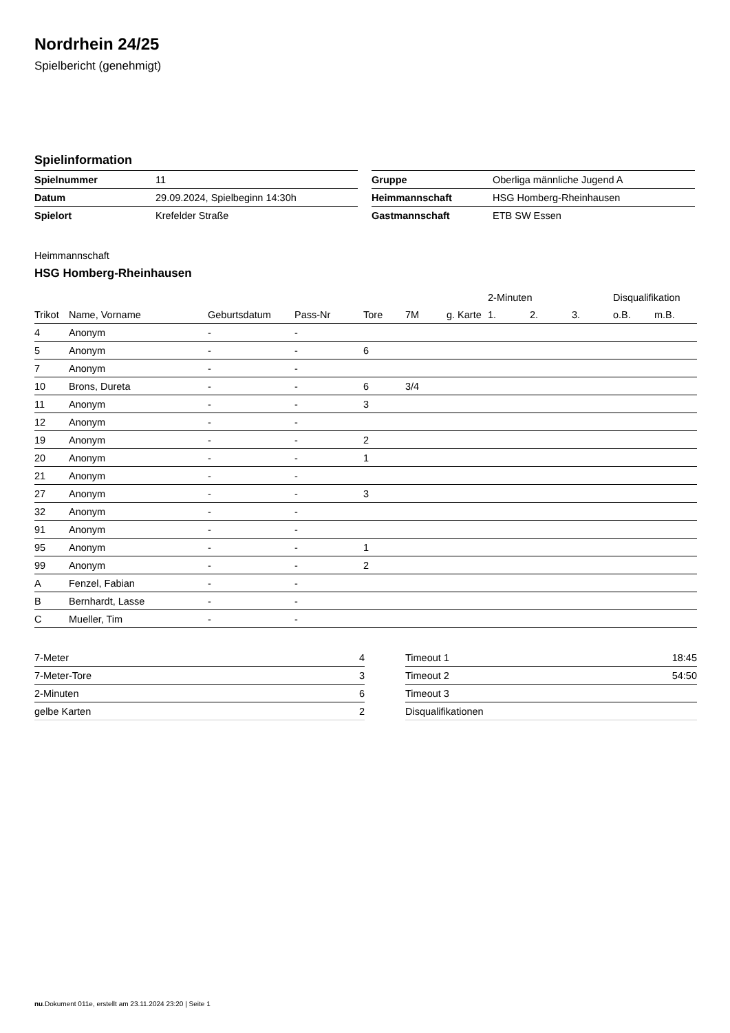Nordrhein 24/25
Spielbericht (genehmigt)
Spielinformation
| Spielnummer | 11 |
| Datum | 29.09.2024, Spielbeginn 14:30h |
| Spielort | Krefelder Straße |
| Gruppe | Oberliga männliche Jugend A |
| Heimmannschaft | HSG Homberg-Rheinhausen |
| Gastmannschaft | ETB SW Essen |
Heimmannschaft
HSG Homberg-Rheinhausen
| | | | | | | | 2-Minuten | | | Disqualifikation | |
| --- | --- | --- | --- | --- | --- | --- | --- | --- | --- | --- | --- |
| Trikot | Name, Vorname | Geburtsdatum | Pass-Nr | Tore | 7M | g. Karte | 1. | 2. | 3. | o.B. | m.B. |
| 4 | Anonym | - | - | | | | | | | | |
| 5 | Anonym | - | - | 6 | | | | | | | |
| 7 | Anonym | - | - | | | | | | | | |
| 10 | Brons, Dureta | - | - | 6 | 3/4 | | | | | | |
| 11 | Anonym | - | - | 3 | | | | | | | |
| 12 | Anonym | - | - | | | | | | | | |
| 19 | Anonym | - | - | 2 | | | | | | | |
| 20 | Anonym | - | - | 1 | | | | | | | |
| 21 | Anonym | - | - | | | | | | | | |
| 27 | Anonym | - | - | 3 | | | | | | | |
| 32 | Anonym | - | - | | | | | | | | |
| 91 | Anonym | - | - | | | | | | | | |
| 95 | Anonym | - | - | 1 | | | | | | | |
| 99 | Anonym | - | - | 2 | | | | | | | |
| A | Fenzel, Fabian | - | - | | | | | | | | |
| B | Bernhardt, Lasse | - | - | | | | | | | | |
| C | Mueller, Tim | - | - | | | | | | | | |
| 7-Meter | 4 |
| 7-Meter-Tore | 3 |
| 2-Minuten | 6 |
| gelbe Karten | 2 |
| Timeout 1 | 18:45 |
| Timeout 2 | 54:50 |
| Timeout 3 | |
| Disqualifikationen | |
nu.Dokument 011e, erstellt am 23.11.2024 23:20 | Seite 1